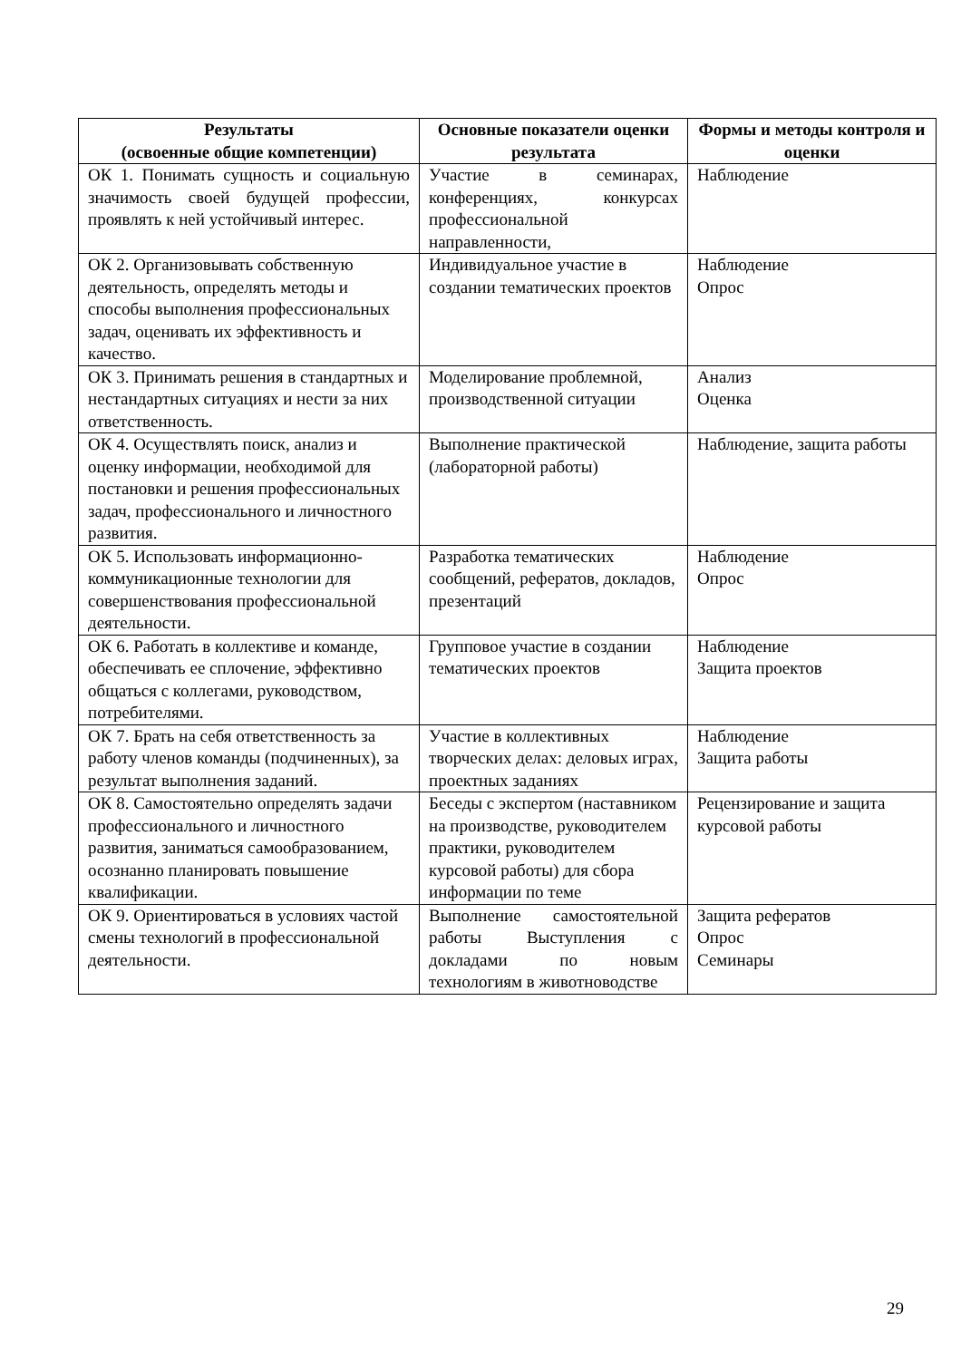| Результаты (освоенные общие компетенции) | Основные показатели оценки результата | Формы и методы контроля и оценки |
| --- | --- | --- |
| ОК 1. Понимать сущность и социальную значимость своей будущей профессии, проявлять к ней устойчивый интерес. | Участие в семинарах, конференциях, конкурсах профессиональной направленности, | Наблюдение |
| ОК 2. Организовывать собственную деятельность, определять методы и способы выполнения профессиональных задач, оценивать их эффективность и качество. | Индивидуальное участие в создании тематических проектов | Наблюдение Опрос |
| ОК 3. Принимать решения в стандартных и нестандартных ситуациях и нести за них ответственность. | Моделирование проблемной, производственной ситуации | Анализ Оценка |
| ОК 4. Осуществлять поиск, анализ и оценку информации, необходимой для постановки и решения профессиональных задач, профессионального и личностного развития. | Выполнение практической (лабораторной работы) | Наблюдение, защита работы |
| ОК 5. Использовать информационно-коммуникационные технологии для совершенствования профессиональной деятельности. | Разработка тематических сообщений, рефератов, докладов, презентаций | Наблюдение Опрос |
| ОК 6. Работать в коллективе и команде, обеспечивать ее сплочение, эффективно общаться с коллегами, руководством, потребителями. | Групповое участие в создании тематических проектов | Наблюдение Защита проектов |
| ОК 7. Брать на себя ответственность за работу членов команды (подчиненных), за результат выполнения заданий. | Участие в коллективных творческих делах: деловых играх, проектных заданиях | Наблюдение Защита работы |
| ОК 8. Самостоятельно определять задачи профессионального и личностного развития, заниматься самообразованием, осознанно планировать повышение квалификации. | Беседы с экспертом (наставником на производстве, руководителем практики, руководителем курсовой работы) для сбора информации по теме | Рецензирование и защита курсовой работы |
| ОК 9. Ориентироваться в условиях частой смены технологий в профессиональной деятельности. | Выполнение самостоятельной работы Выступления с докладами по новым технологиям в животноводстве | Защита рефератов Опрос Семинары |
29